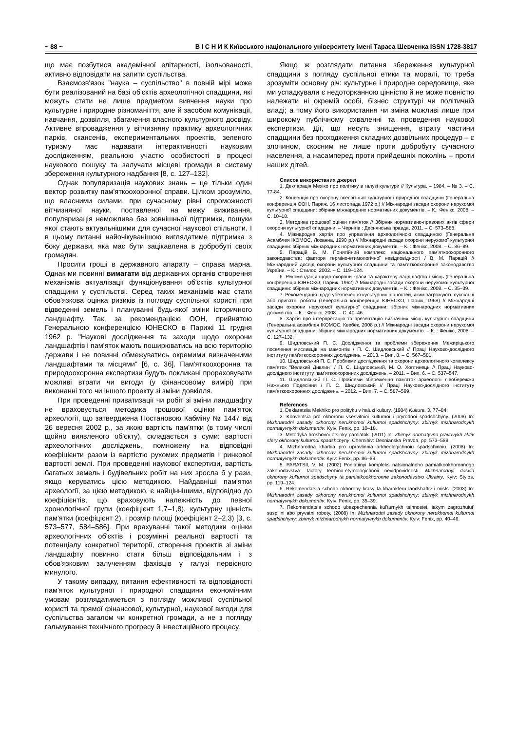~ 88 ~ В І С Н И К Київського національного університету імені Тараса Шевченка ISSN 1728-3817
що має позбутися академічної елітарності, ізольованості, активно відповідати на запити суспільства.
Взаємозв'язок "наука – суспільство" в повній мірі може бути реалізований на базі об'єктів археологічної спадщини, які можуть стати не лише предметом вивчення науки про культурне і природне різноманіття, але й засобом комунікації, навчання, дозвілля, збагачення власного культурного досвіду. Активне впровадження у вітчизняну практику археологічних парків, скансенів, експериментальних проектів, зеленого туризму має надавати інтерактивності науковим дослідженням, реальною участю особистості в процесі наукового пошуку та залучати місцеві громади в систему збереження культурного надбання [8, с. 127–132].
Однак популяризація наукових знань – це тільки один вектор розвитку пам'яткоохоронної справи. Цілком зрозуміло, що власними силами, при сучасному рівні спроможності вітчизняної науки, поставленої на межу виживання, популяризація неможлива без зовнішньої підтримки, пошуки якої стають актуальнішими для сучасної наукової спільноти. І в цьому питанні найочікуванішою виглядатиме підтримка з боку держави, яка має бути зацікавлена в добробуті своїх громадян.
Просити гроші в державного апарату – справа марна. Однак ми повинні вимагати від державних органів створення механізмів актуалізації функціонування об'єктів культурної спадщини у суспільстві. Серед таких механізмів має стати обов'язкова оцінка ризиків із погляду суспільної користі при відведенні земель і плануванні будь-якої зміни історичного ландшафту. Так, за рекомендацією ООН, прийнятою Генеральною конференцією ЮНЕСКО в Парижі 11 грудня 1962 р. "Наукові дослідження та заходи щодо охорони ландшафтів і пам'яток мають поширюватись на всю територію держави і не повинні обмежуватись окремими визначеними ландшафтами та місцями" [6, с. 36]. Пам'яткоохоронна та природоохоронна експертизи будуть покликані прораховувати можливі втрати чи вигоди (у фінансовому вимірі) при виконанні того чи іншого проекту зі зміни довкілля.
При проведенні приватизації чи робіт зі зміни ландшафту не враховується методика грошової оцінки пам'яток археології, що затверджена Постановою Кабміну № 1447 від 26 вересня 2002 р., за якою вартість пам'ятки (в тому числі щойно виявленого об'єкту), складається з суми: вартості археологічних досліджень, помножену на відповідні коефіцієнти разом із вартістю рухомих предметів і ринкової вартості землі. При проведенні наукової експертизи, вартість багатьох земель і будівельних робіт на них зросла б у рази, якщо керуватись цією методикою. Найдавніші пам'ятки археології, за цією методикою, є найціннішими, відповідно до коефіцієнтів, що враховують належність до певної хронологічної групи (коефіцієнт 1,7–1,8), культурну цінність пам'ятки (коефіцієнт 2), і розмір площі (коефіцієнт 2–2,3) [3, с. 573–577, 584–586]. При врахуванні такої методики оцінки археологічних об'єктів і розумінні реальної вартості та потенціалу конкретної території, створення проектів зі зміни ландшафту повинно стати більш відповідальним і з обов'язковим залученням фахівців у галузі первісного минулого.
У такому випадку, питання ефективності та відповідності пам'яток культурної і природної спадщини економічним умовам розглядатиметься з погляду можливої суспільної користі та прямої фінансової, культурної, наукової вигоди для суспільства загалом чи конкретної громади, а не з погляду гальмування технічного прогресу й інвестиційного процесу.
Якщо ж розглядати питання збереження культурної спадщини з погляду суспільної етики та моралі, то треба зрозуміти основну річ: культурне і природне середовище, яке ми успадкували є недоторканною цінністю й не може повністю належати ні окремій особі, бізнес структурі чи політичній владі; а тому його використання чи зміна можливі лише при широкому публічному схваленні та проведення наукової експертизи. Дії, що несуть знищення, втрату частини спадщини без проходження складних дозвільних процедур – є злочином, скоєним не лише проти добробуту сучасного населення, а насамперед проти прийдешніх поколінь – проти наших дітей.
Список використаних джерел
1. Декларація Мехіко про політику в галузі культури // Культура. – 1984. – № 3. – С. 77-84.
2. Конвенція про охорону всесвітньої культурної і природної спадщини (Генеральна конференція ООН, Париж, 16 листопада 1972 р.) // Міжнародні засади охорони нерухомої культурної спадщини: збірник міжнародних нормативних документів. – К.: Фенікс, 2008. – С. 10–18.
3. Методика грошової оцінки пам'яток // Збірник нормативно-правових актів сфери охорони культурної спадщини. – Чернігів : Деснянська правда, 2011. – С. 573–588.
4. Міжнародна хартія про управління археологічною спадщиною (Генеральна Асамблея ІКОМОС, Лозанна, 1990 р.) // Міжнародні засади охорони нерухомої культурної спадщини: збірник міжнародних нормативних документів. – К. : Фенікс, 2008. – С. 86–89.
5. Парацій В. М. Понятійний комплекс національного пам'яткоохоронного законодавства: фактори терміно-етимологічної невідповідності / В. М. Парацій // Міжнародний досвід охорони культурної спадщини та пам'яткоохоронне законодавство України. – К. : Стилос, 2002. – С. 119–124.
6. Рекомендація щодо охорони краси та характеру ландшафтів і місць (Генеральна конференція ЮНЕСКО, Париж, 1962) // Міжнародні засади охорони нерухомої культурної спадщини: збірник міжнародних нормативних документів. – К. : Фенікс, 2008. – С. 35–39.
7. Рекомендація щодо убезпечення культурних цінностей, яким загрожують суспільні або приватні роботи (Генеральна конференція ЮНЕСКО, Париж, 1968) // Міжнародні засади охорони нерухомої культурної спадщини: збірник міжнародних нормативних документів. – К. : Фенікс, 2008. – С. 40–46.
8. Хартія про інтерпретацію та презентацію визначних місць культурної спадщини (Генеральна асамблея ІКОМОС, Квебек, 2008 р.) // Міжнародні засади охорони нерухомої культурної спадщини: збірник міжнародних нормативних документів. – К. : Фенікс, 2008. – С. 127–132.
9. Шидловський П. С. Дослідження та проблеми збереження Межиріцького поселення мисливців на мамонтів / П. С. Шидловський // Праці Науково-дослідного інституту пам'яткоохоронних досліджень. – 2013. – Вип. 8. – С. 567–581.
10. Шидловський П. С. Проблеми дослідження та охорони археологічного комплексу пам'яток "Великий Дивлин" / П. С. Шидловський, М. О. Хоптинець // Праці Науково-дослідного інституту пам'яткоохоронних досліджень. – 2011. – Вип. 6. – С. 537–547.
11. Шидловський П. С. Проблеми збереження пам'яток археології лівобережжя Нижнього Подесіння / П. С. Шидловський // Праці Науково-дослідного інституту пам'яткоохоронних досліджень. – 2012. – Вип. 7. – С. 587–599.
References
1. Deklaratsiia Mekhiko pro polityku v haluzi kultury. (1984) Kultura. 3, 77–84.
2. Konventsia pro okhoronu vsesvitnioi kulturnoi i pryrodnoi spadshchyny. (2008) In: Mizhnarodni zasady okhorony nerukhomoi kulturnoi spadshchyny: zbirnyk mizhnarodnykh normatyvnykh dokumentiv. Kyiv: Fenix, pp. 10–18.
3. Metodyka hroshovoi otsinky pamiatok. (2011) In: Zbirnyk normatyvno-pravovykh aktiv sfery okhorony kulturnoi spadshchyny. Chernihiv: Desnianska Pravda, pp. 573–588.
4. Mizhnarodna khartiia pro upravlinnia arkheologichnoiu spadschinoiu. (2008) In: Mizhnarodni zasady okhorony nerukhomoi kulturnoi spadshchyny: zbirnyk mizhnarodnykh normatyvnykh dokumentiv. Kyiv: Fenix, pp. 86–89.
5. PARATSII, V. M. (2002) Poniatiinyi kompleks natsionalnoho pamiatkookhoronnogo zakonodavstva: factory termino-etymologichnoii nevidpovidnosti. Mizhnarodnyi dosvid okhorony kul'turnoi spadschyny ta pamiatkookhoronne zakonodavstvo Ukrainy. Kyiv: Stylos, pp. 119–124.
6. Rekomendatsia schodo okhorony krasy ta kharakteru landshaftiv i mists. (2008) In: Mizhnarodni zasady okhorony nerukhomoi kulturnoi spadshchyny: zbirnyk mizhnarodnykh normatyvnykh dokumentiv. Kyiv: Fenix, pp. 35–39.
7. Rekomendatsia schodo ubezpechennia kul'turnykh tsinnostei, iakym zagrozhuiut' suspil'ni abo pryvatni roboty. (2008) In: Mizhnarodni zasady okhorony nerukhomoi kulturnoi spadshchyny: zbirnyk mizhnarodnykh normatyvnykh dokumentiv. Kyiv: Fenix, pp. 40–46.